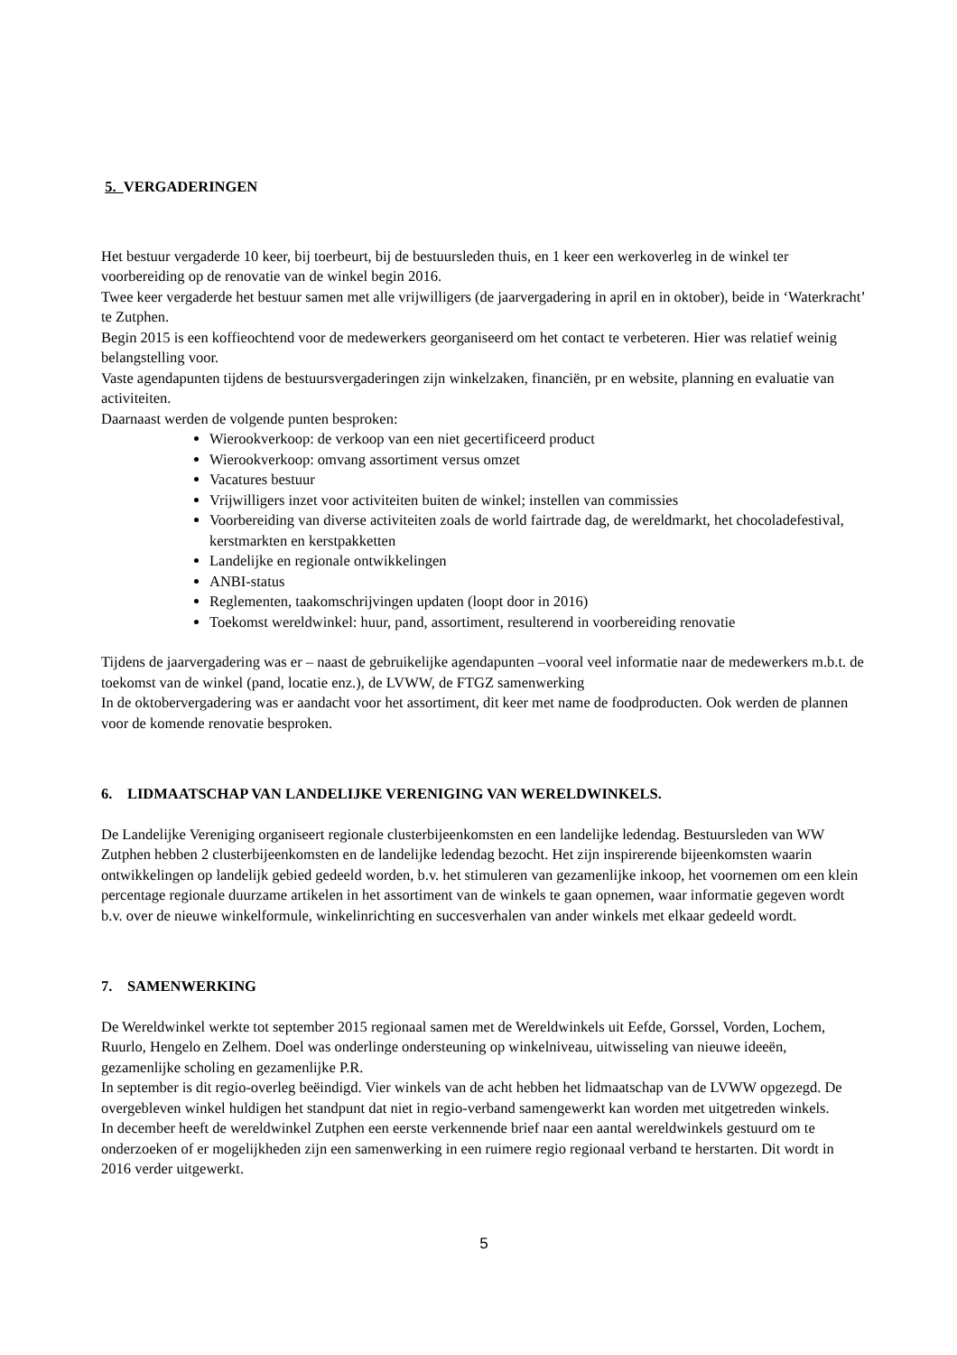5. VERGADERINGEN
Het bestuur vergaderde 10 keer, bij toerbeurt, bij de bestuursleden thuis, en 1 keer een werkoverleg in de winkel ter voorbereiding op de renovatie van de winkel begin 2016.
Twee keer vergaderde het bestuur samen met alle vrijwilligers (de jaarvergadering in april en in oktober), beide in ‘Waterkracht’ te Zutphen.
Begin 2015 is een koffieochtend voor de medewerkers georganiseerd om het contact te verbeteren. Hier was relatief weinig belangstelling voor.
Vaste agendapunten tijdens de bestuursvergaderingen zijn winkelzaken, financiën, pr en website, planning en evaluatie van activiteiten.
Daarnaast werden de volgende punten besproken:
Wierookverkoop: de verkoop van een niet gecertificeerd product
Wierookverkoop: omvang assortiment versus omzet
Vacatures bestuur
Vrijwilligers inzet voor activiteiten buiten de winkel; instellen van commissies
Voorbereiding van diverse activiteiten zoals de world fairtrade dag, de wereldmarkt, het chocoladefestival, kerstmarkten en kerstpakketten
Landelijke en regionale ontwikkelingen
ANBI-status
Reglementen, taakomschrijvingen updaten (loopt door in 2016)
Toekomst wereldwinkel: huur, pand, assortiment, resulterend in voorbereiding renovatie
Tijdens de jaarvergadering was er – naast de gebruikelijke agendapunten –vooral veel informatie naar de medewerkers m.b.t. de toekomst van de winkel (pand, locatie enz.), de LVWW, de FTGZ samenwerking
In de oktobervergadering was er aandacht voor het assortiment, dit keer met name de foodproducten. Ook werden de plannen voor de komende renovatie besproken.
6. LIDMAATSCHAP VAN LANDELIJKE VERENIGING VAN WERELDWINKELS.
De Landelijke Vereniging organiseert regionale clusterbijeenkomsten en een landelijke ledendag. Bestuursleden van WW Zutphen hebben 2 clusterbijeenkomsten en de landelijke ledendag bezocht. Het zijn inspirerende bijeenkomsten waarin ontwikkelingen op landelijk gebied gedeeld worden, b.v. het stimuleren van gezamenlijke inkoop, het voornemen om een klein percentage regionale duurzame artikelen in het assortiment van de winkels te gaan opnemen, waar informatie gegeven wordt b.v. over de nieuwe winkelformule, winkelinrichting en succesverhalen van ander winkels met elkaar gedeeld wordt.
7. SAMENWERKING
De Wereldwinkel werkte tot september 2015 regionaal samen met de Wereldwinkels uit Eefde, Gorssel, Vorden, Lochem, Ruurlo, Hengelo en Zelhem. Doel was onderlinge ondersteuning op winkelniveau, uitwisseling van nieuwe ideeën, gezamenlijke scholing en gezamenlijke P.R.
In september is dit regio-overleg beëindigd. Vier winkels van de acht hebben het lidmaatschap van de LVWW opgezegd. De overgebleven winkel huldigen het standpunt dat niet in regio-verband samengewerkt kan worden met uitgetreden winkels.
In december heeft de wereldwinkel Zutphen een eerste verkennende brief naar een aantal wereldwinkels gestuurd om te onderzoeken of er mogelijkheden zijn een samenwerking in een ruimere regio regionaal verband te herstarten. Dit wordt in 2016 verder uitgewerkt.
5